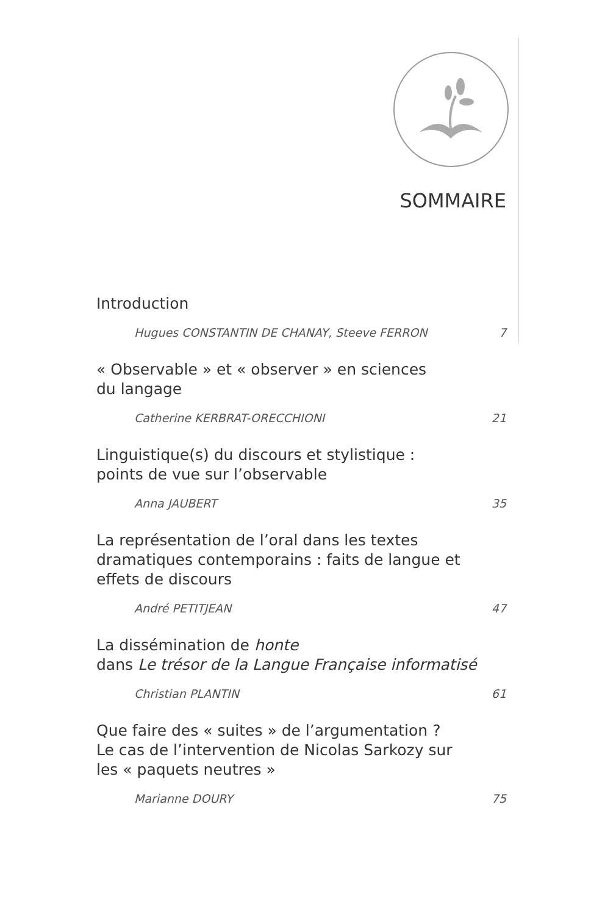SOMMAIRE
Introduction
Hugues CONSTANTIN DE CHANAY, Steeve FERRON 7
« Observable » et « observer » en sciences
du langage
Catherine KERBRAT-ORECCHIONI 21
Linguistique(s) du discours et stylistique :
points de vue sur l’observable
Anna JAUBERT 35
La représentation de l’oral dans les textes
dramatiques contemporains : faits de langue et
effets de discours
André PETITJEAN 47
La dissémination de honte
dans Le trésor de la Langue Française informatisé
Christian PLANTIN 61
Que faire des « suites » de l’argumentation ?
Le cas de l’intervention de Nicolas Sarkozy sur
les « paquets neutres »
Marianne DOURY 75